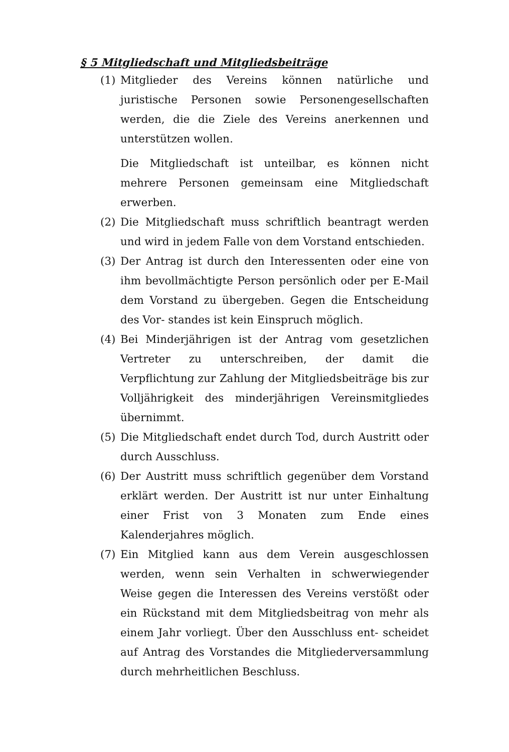§ 5 Mitgliedschaft und Mitgliedsbeiträge
(1) Mitglieder des Vereins können natürliche und juristische Personen sowie Personengesellschaften werden, die die Ziele des Vereins anerkennen und unterstützen wollen.
Die Mitgliedschaft ist unteilbar, es können nicht mehrere Personen gemeinsam eine Mitgliedschaft erwerben.
(2) Die Mitgliedschaft muss schriftlich beantragt werden und wird in jedem Falle von dem Vorstand entschieden.
(3) Der Antrag ist durch den Interessenten oder eine von ihm bevollmächtigte Person persönlich oder per E-Mail dem Vorstand zu übergeben. Gegen die Entscheidung des Vor- standes ist kein Einspruch möglich.
(4) Bei Minderjährigen ist der Antrag vom gesetzlichen Vertreter zu unterschreiben, der damit die Verpflichtung zur Zahlung der Mitgliedsbeiträge bis zur Volljährigkeit des minderjährigen Vereinsmitgliedes übernimmt.
(5) Die Mitgliedschaft endet durch Tod, durch Austritt oder durch Ausschluss.
(6) Der Austritt muss schriftlich gegenüber dem Vorstand erklärt werden. Der Austritt ist nur unter Einhaltung einer Frist von 3 Monaten zum Ende eines Kalenderjahres möglich.
(7) Ein Mitglied kann aus dem Verein ausgeschlossen werden, wenn sein Verhalten in schwerwiegender Weise gegen die Interessen des Vereins verstößt oder ein Rückstand mit dem Mitgliedsbeitrag von mehr als einem Jahr vorliegt. Über den Ausschluss ent- scheidet auf Antrag des Vorstandes die Mitgliederversammlung durch mehrheitlichen Beschluss.